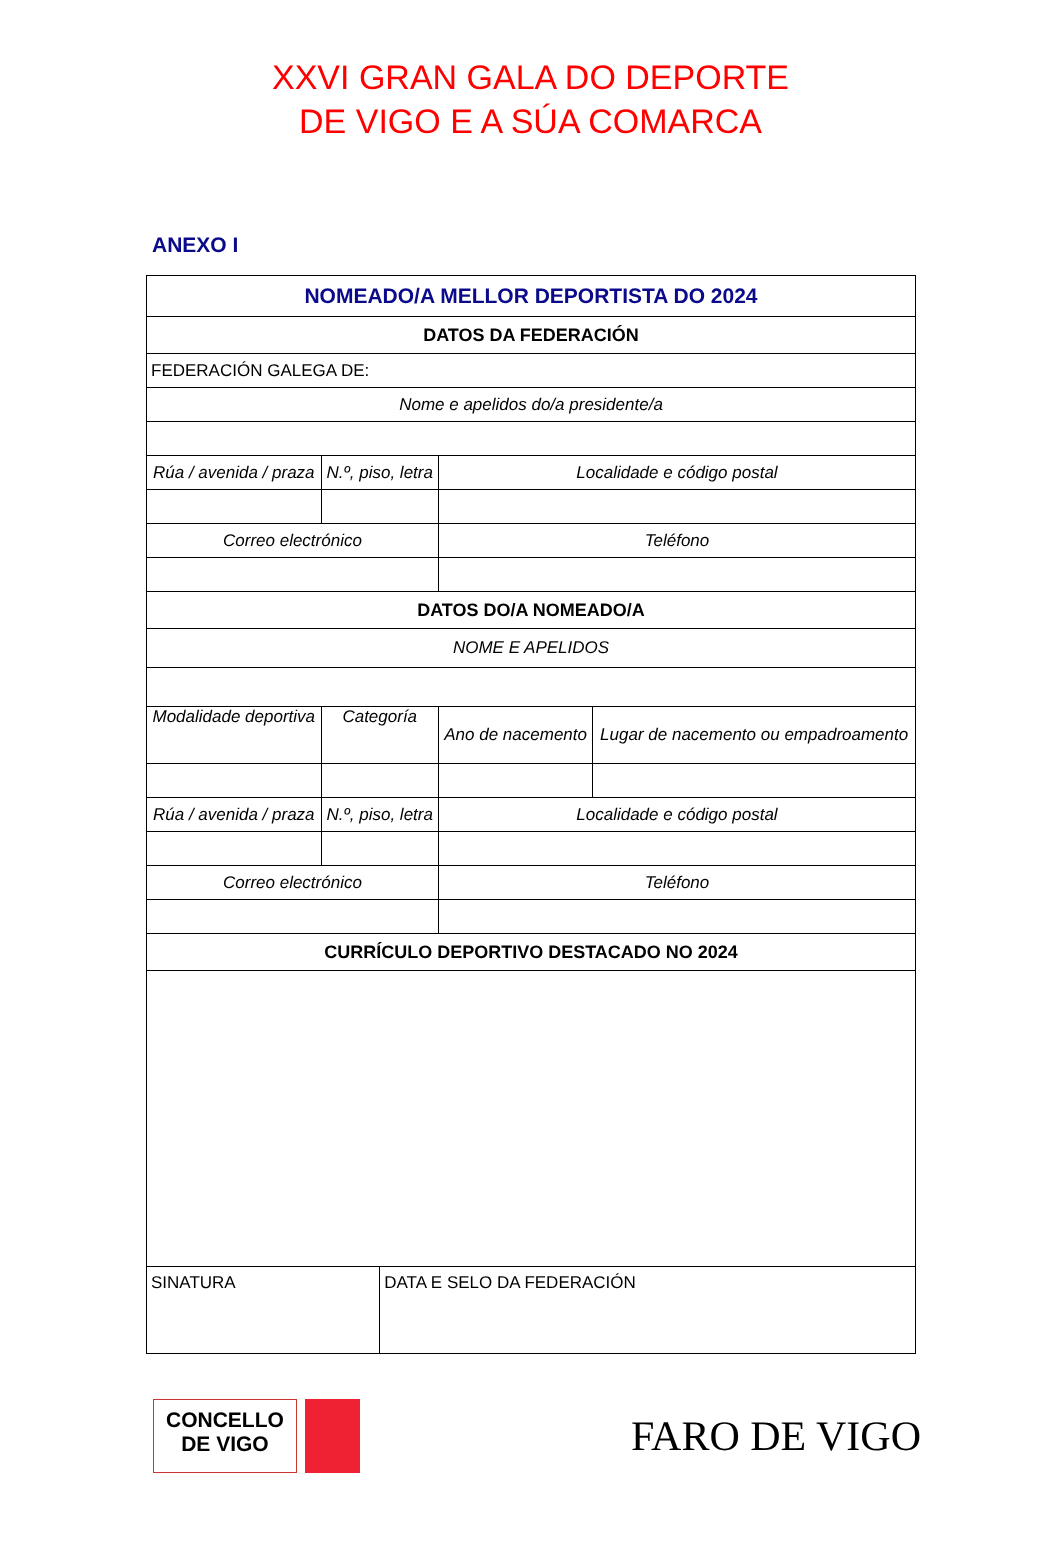XXVI GRAN GALA DO DEPORTE
DE VIGO E A SÚA COMARCA
ANEXO I
| NOMEADO/A MELLOR DEPORTISTA DO 2024 | | | | |
| DATOS DA FEDERACIÓN | | | | |
| FEDERACIÓN GALEGA DE: | | | | |
| Nome e apelidos do/a presidente/a | | | | |
| Rúa / avenida / praza | N.º, piso, letra | | Localidade e código postal | |
| Correo electrónico | | | Teléfono | |
| DATOS DO/A NOMEADO/A | | | | |
| NOME E APELIDOS | | | | |
| Modalidade deportiva | Categoría | | Ano de nacemento | Lugar de nacemento ou empadroamento |
| Rúa / avenida / praza | N.º, piso, letra | | Localidade e código postal | |
| Correo electrónico | | | Teléfono | |
| CURRÍCULO DEPORTIVO DESTACADO NO 2024 | | | | |
| SINATURA | | DATA E SELO DA FEDERACIÓN | | |
CONCELLO
DE VIGO
FARO DE VIGO